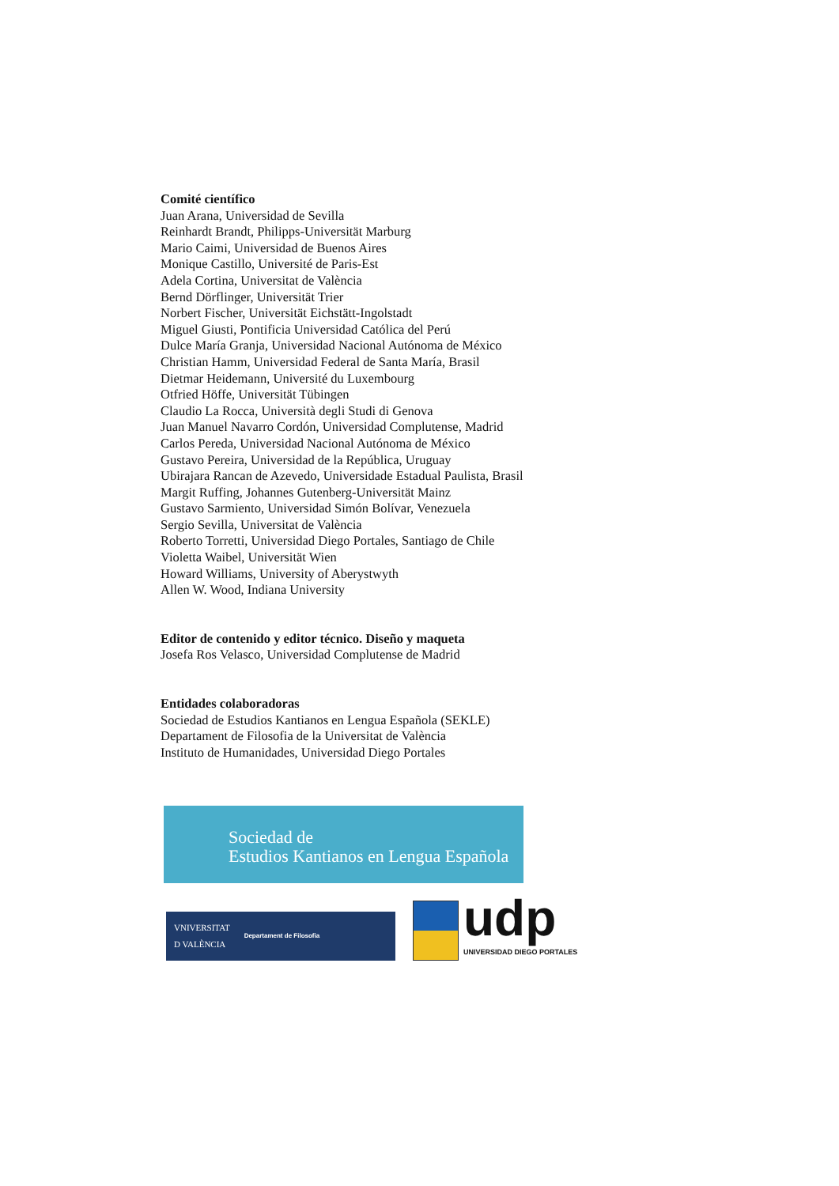Comité científico
Juan Arana, Universidad de Sevilla
Reinhardt Brandt, Philipps-Universität Marburg
Mario Caimi, Universidad de Buenos Aires
Monique Castillo, Université de Paris-Est
Adela Cortina, Universitat de València
Bernd Dörflinger, Universität Trier
Norbert Fischer, Universität Eichstätt-Ingolstadt
Miguel Giusti, Pontificia Universidad Católica del Perú
Dulce María Granja, Universidad Nacional Autónoma de México
Christian Hamm, Universidad Federal de Santa María, Brasil
Dietmar Heidemann, Université du Luxembourg
Otfried Höffe, Universität Tübingen
Claudio La Rocca, Università degli Studi di Genova
Juan Manuel Navarro Cordón, Universidad Complutense, Madrid
Carlos Pereda, Universidad Nacional Autónoma de México
Gustavo Pereira, Universidad de la República, Uruguay
Ubirajara Rancan de Azevedo, Universidade Estadual Paulista, Brasil
Margit Ruffing, Johannes Gutenberg-Universität Mainz
Gustavo Sarmiento, Universidad Simón Bolívar, Venezuela
Sergio Sevilla, Universitat de València
Roberto Torretti, Universidad Diego Portales, Santiago de Chile
Violetta Waibel, Universität Wien
Howard Williams, University of Aberystwyth
Allen W. Wood, Indiana University
Editor de contenido y editor técnico. Diseño y maqueta
Josefa Ros Velasco, Universidad Complutense de Madrid
Entidades colaboradoras
Sociedad de Estudios Kantianos en Lengua Española (SEKLE)
Departament de Filosofia de la Universitat de València
Instituto de Humanidades, Universidad Diego Portales
Sociedad de
Estudios Kantianos en Lengua Española
VNIVERSITAT
D VALÈNCIA Departament de Filosofia
udp
UNIVERSIDAD DIEGO PORTALES